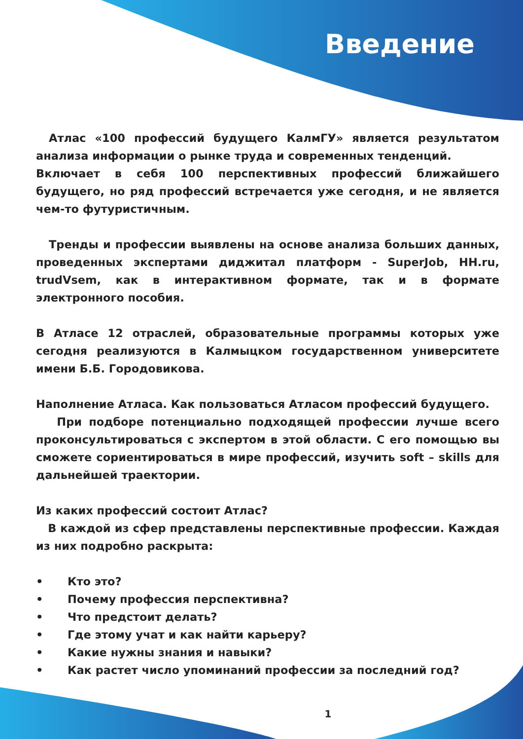Введение
Атлас «100 профессий будущего КалмГУ» является результатом анализа информации о рынке труда и современных тенденций.
Включает в себя 100 перспективных профессий ближайшего будущего, но ряд профессий встречается уже сегодня, и не является чем-то футуристичным.
Тренды и профессии выявлены на основе анализа больших данных, проведенных экспертами диджитал платформ - SuperJob, HH.ru, trudVsem, как в интерактивном формате, так и в формате электронного пособия.
В Атласе 12 отраслей, образовательные программы которых уже сегодня реализуются в Калмыцком государственном университете имени Б.Б. Городовикова.
Наполнение Атласа. Как пользоваться Атласом профессий будущего.
При подборе потенциально подходящей профессии лучше всего проконсультироваться с экспертом в этой области. С его помощью вы сможете сориентироваться в мире профессий, изучить soft – skills для дальнейшей траектории.
Из каких профессий состоит Атлас?
В каждой из сфер представлены перспективные профессии. Каждая из них подробно раскрыта:
• Кто это?
• Почему профессия перспективна?
• Что предстоит делать?
• Где этому учат и как найти карьеру?
• Какие нужны знания и навыки?
• Как растет число упоминаний профессии за последний год?
1